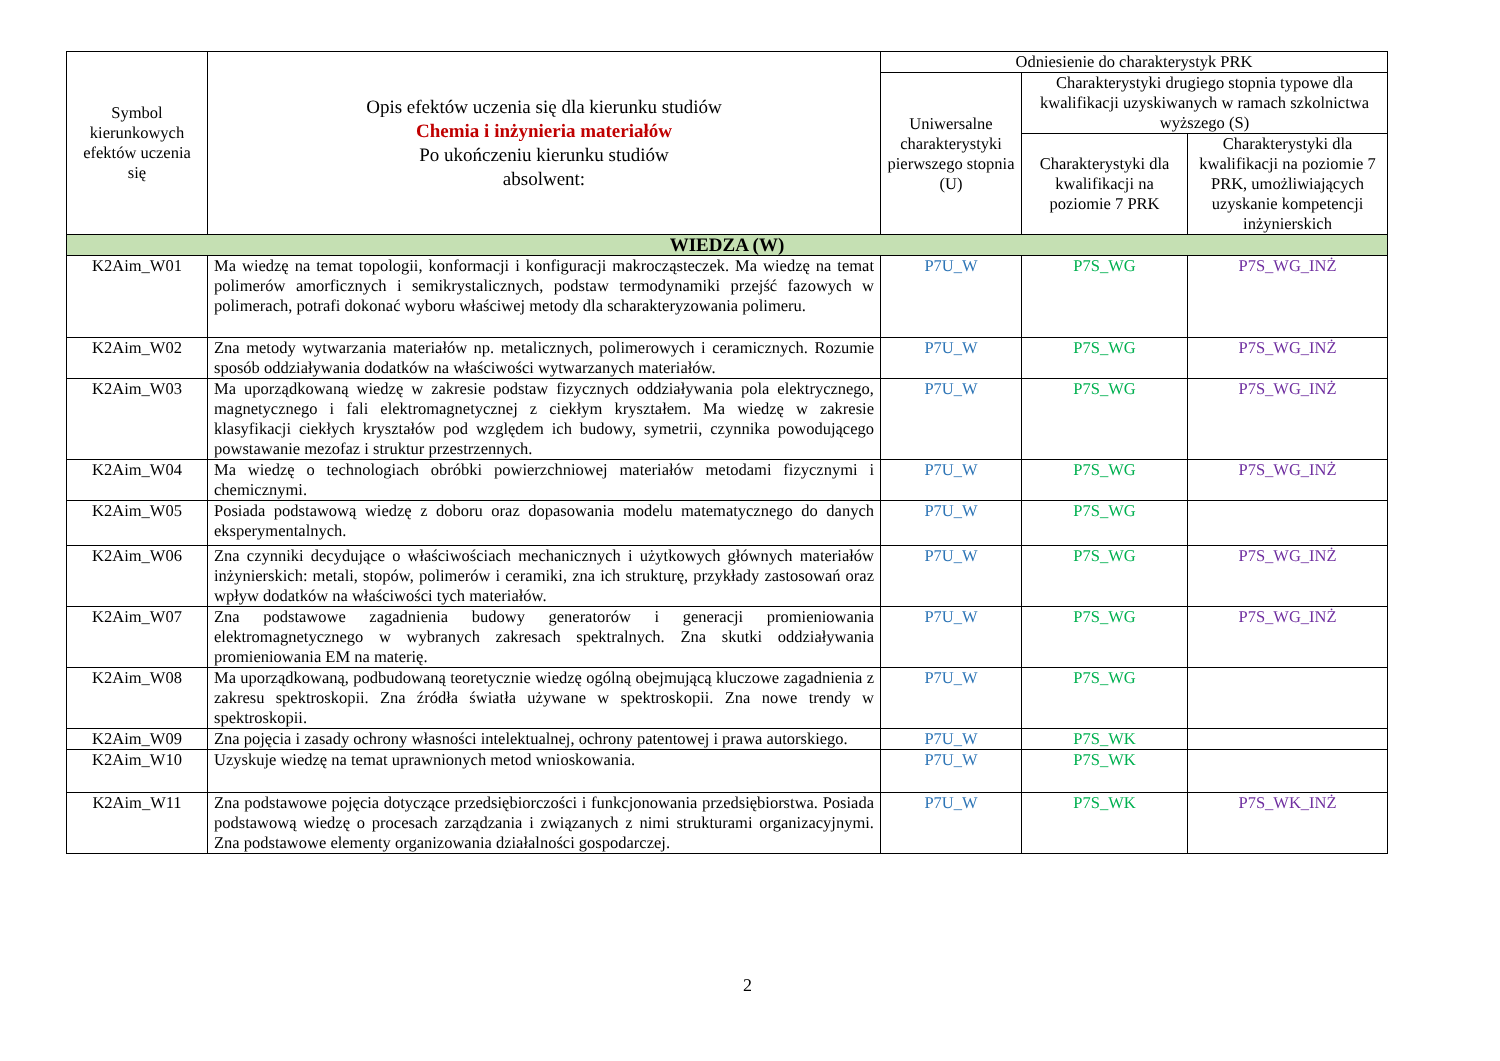| Symbol kierunkowych efektów uczenia się | Opis efektów uczenia się dla kierunku studiów Chemia i inżynieria materiałów Po ukończeniu kierunku studiów absolwent: | Odniesienie do charakterystyk PRK | | |
| --- | --- | --- | --- | --- |
| | | Uniwersalne charakterystyki pierwszego stopnia (U) | Charakterystyki drugiego stopnia typowe dla kwalifikacji uzyskiwanych w ramach szkolnictwa wyższego (S) | |
| | | | Charakterystyki dla kwalifikacji na poziomie 7 PRK | Charakterystyki dla kwalifikacji na poziomie 7 PRK, umożliwiających uzyskanie kompetencji inżynierskich |
| WIEDZA (W) | | | | |
| K2Aim_W01 | Ma wiedzę na temat topologii, konformacji i konfiguracji makrocząsteczek. Ma wiedzę na temat polimerów amorficznych i semikrystalicznych, podstaw termodynamiki przejść fazowych w polimerach, potrafi dokonać wyboru właściwej metody dla scharakteryzowania polimeru. | P7U_W | P7S_WG | P7S_WG_INŻ |
| K2Aim_W02 | Zna metody wytwarzania materiałów np. metalicznych, polimerowych i ceramicznych. Rozumie sposób oddziaływania dodatków na właściwości wytwarzanych materiałów. | P7U_W | P7S_WG | P7S_WG_INŻ |
| K2Aim_W03 | Ma uporządkowaną wiedzę w zakresie podstaw fizycznych oddziaływania pola elektrycznego, magnetycznego i fali elektromagnetycznej z ciekłym kryształem. Ma wiedzę w zakresie klasyfikacji ciekłych kryształów pod względem ich budowy, symetrii, czynnika powodującego powstawanie mezofaz i struktur przestrzennych. | P7U_W | P7S_WG | P7S_WG_INŻ |
| K2Aim_W04 | Ma wiedzę o technologiach obróbki powierzchniowej materiałów metodami fizycznymi i chemicznymi. | P7U_W | P7S_WG | P7S_WG_INŻ |
| K2Aim_W05 | Posiada podstawową wiedzę z doboru oraz dopasowania modelu matematycznego do danych eksperymentalnych. | P7U_W | P7S_WG | |
| K2Aim_W06 | Zna czynniki decydujące o właściwościach mechanicznych i użytkowych głównych materiałów inżynierskich: metali, stopów, polimerów i ceramiki, zna ich strukturę, przykłady zastosowań oraz wpływ dodatków na właściwości tych materiałów. | P7U_W | P7S_WG | P7S_WG_INŻ |
| K2Aim_W07 | Zna podstawowe zagadnienia budowy generatorów i generacji promieniowania elektromagnetycznego w wybranych zakresach spektralnych. Zna skutki oddziaływania promieniowania EM na materię. | P7U_W | P7S_WG | P7S_WG_INŻ |
| K2Aim_W08 | Ma uporządkowaną, podbudowaną teoretycznie wiedzę ogólną obejmującą kluczowe zagadnienia z zakresu spektroskopii. Zna źródła światła używane w spektroskopii. Zna nowe trendy w spektroskopii. | P7U_W | P7S_WG | |
| K2Aim_W09 | Zna pojęcia i zasady ochrony własności intelektualnej, ochrony patentowej i prawa autorskiego. | P7U_W | P7S_WK | |
| K2Aim_W10 | Uzyskuje wiedzę na temat uprawnionych metod wnioskowania. | P7U_W | P7S_WK | |
| K2Aim_W11 | Zna podstawowe pojęcia dotyczące przedsiębiorczości i funkcjonowania przedsiębiorstwa. Posiada podstawową wiedzę o procesach zarządzania i związanych z nimi strukturami organizacyjnymi. Zna podstawowe elementy organizowania działalności gospodarczej. | P7U_W | P7S_WK | P7S_WK_INŻ |
2